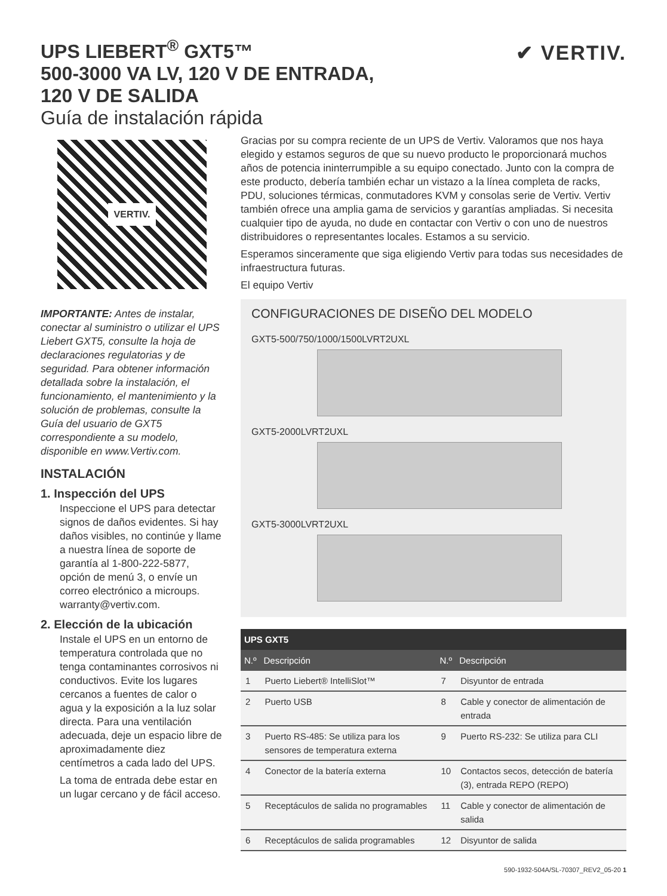✔ VERTIV.
UPS LIEBERT<sup>®</sup> GXT5™
500-3000 VA LV, 120 V DE ENTRADA,
120 V DE SALIDA
Guía de instalación rápida
VERTIV.
IMPORTANTE: Antes de instalar, conectar al suministro o utilizar el UPS Liebert GXT5, consulte la hoja de declaraciones regulatorias y de seguridad. Para obtener información detallada sobre la instalación, el funcionamiento, el mantenimiento y la solución de problemas, consulte la Guía del usuario de GXT5 correspondiente a su modelo, disponible en www.Vertiv.com.
INSTALACIÓN
1. Inspección del UPS
Inspeccione el UPS para detectar signos de daños evidentes. Si hay daños visibles, no continúe y llame a nuestra línea de soporte de garantía al 1-800-222-5877, opción de menú 3, o envíe un correo electrónico a microups. warranty@vertiv.com.
2. Elección de la ubicación
Instale el UPS en un entorno de temperatura controlada que no tenga contaminantes corrosivos ni conductivos. Evite los lugares cercanos a fuentes de calor o agua y la exposición a la luz solar directa. Para una ventilación adecuada, deje un espacio libre de aproximadamente diez centímetros a cada lado del UPS.
La toma de entrada debe estar en un lugar cercano y de fácil acceso.
Gracias por su compra reciente de un UPS de Vertiv. Valoramos que nos haya elegido y estamos seguros de que su nuevo producto le proporcionará muchos años de potencia ininterrumpible a su equipo conectado. Junto con la compra de este producto, debería también echar un vistazo a la línea completa de racks, PDU, soluciones térmicas, conmutadores KVM y consolas serie de Vertiv. Vertiv también ofrece una amplia gama de servicios y garantías ampliadas. Si necesita cualquier tipo de ayuda, no dude en contactar con Vertiv o con uno de nuestros distribuidores o representantes locales. Estamos a su servicio.
Esperamos sinceramente que siga eligiendo Vertiv para todas sus necesidades de infraestructura futuras.
El equipo Vertiv
CONFIGURACIONES DE DISEÑO DEL MODELO
GXT5-500/750/1000/1500LVRT2UXL
GXT5-2000LVRT2UXL
GXT5-3000LVRT2UXL
| UPS GXT5 | | | |
| --- | --- | --- | --- |
| N.º | Descripción | N.º | Descripción |
| 1 | Puerto Liebert® IntelliSlot™ | 7 | Disyuntor de entrada |
| 2 | Puerto USB | 8 | Cable y conector de alimentación de entrada |
| 3 | Puerto RS-485: Se utiliza para los sensores de temperatura externa | 9 | Puerto RS-232: Se utiliza para CLI |
| 4 | Conector de la batería externa | 10 | Contactos secos, detección de batería (3), entrada REPO (REPO) |
| 5 | Receptáculos de salida no programables | 11 | Cable y conector de alimentación de salida |
| 6 | Receptáculos de salida programables | 12 | Disyuntor de salida |
590-1932-504A/SL-70307_REV2_05-20 1